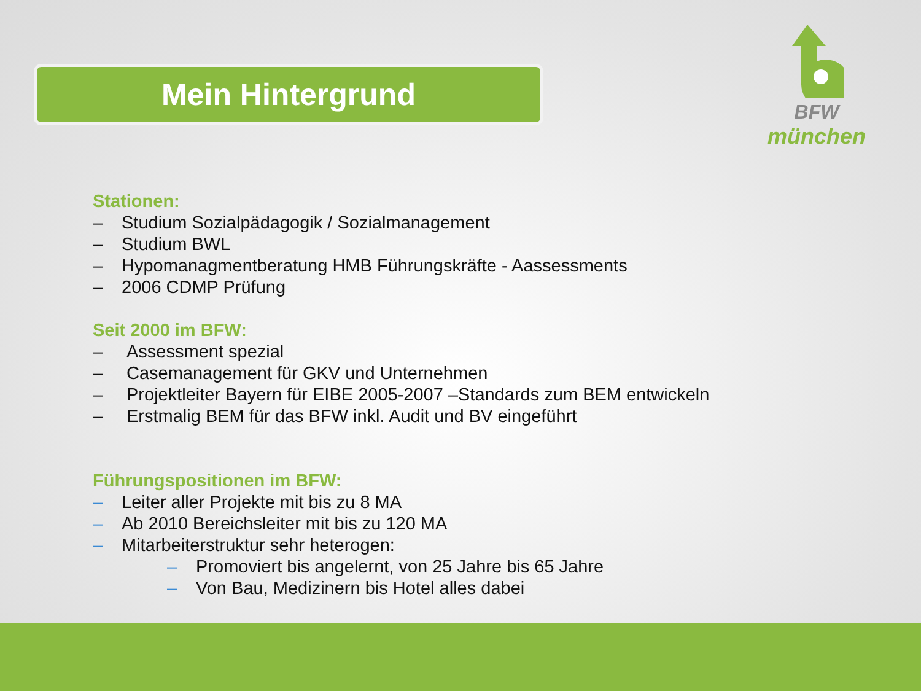Mein Hintergrund
BFW
münchen
Stationen:
– Studium Sozialpädagogik / Sozialmanagement
– Studium BWL
– Hypomanagmentberatung HMB Führungskräfte - Aassessments
– 2006 CDMP Prüfung
Seit 2000 im BFW:
– Assessment spezial
– Casemanagement für GKV und Unternehmen
– Projektleiter Bayern für EIBE 2005-2007 –Standards zum BEM entwickeln
– Erstmalig BEM für das BFW inkl. Audit und BV eingeführt
Führungspositionen im BFW:
– Leiter aller Projekte mit bis zu 8 MA
– Ab 2010 Bereichsleiter mit bis zu 120 MA
– Mitarbeiterstruktur sehr heterogen:
– Promoviert bis angelernt, von 25 Jahre bis 65 Jahre
– Von Bau, Medizinern bis Hotel alles dabei